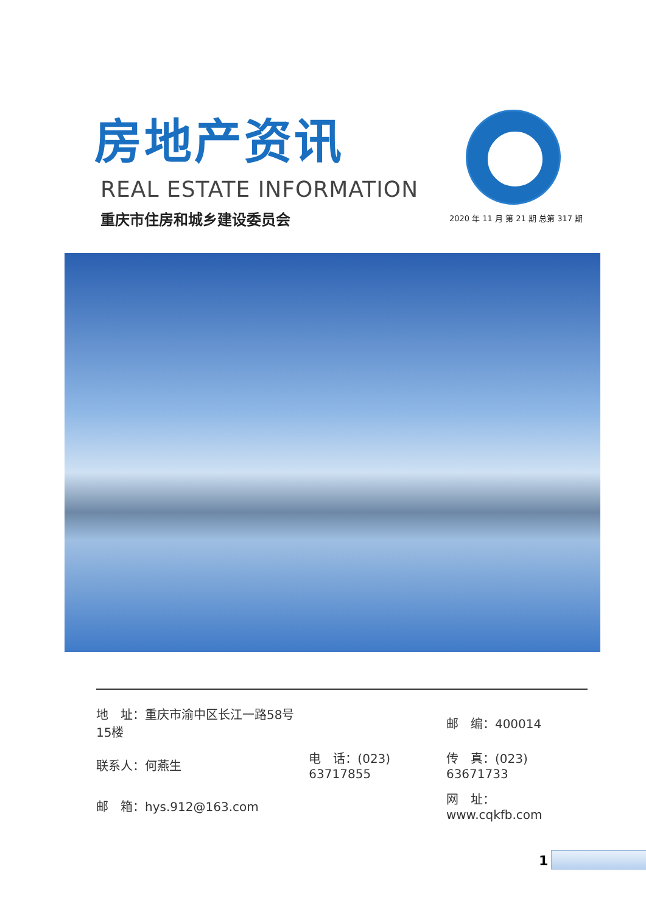房地产资讯
REAL ESTATE INFORMATION
重庆市住房和城乡建设委员会
2020 年 11 月 第 21 期 总第 317 期
| 地 址：重庆市渝中区长江一路58号15楼 | | 邮 编：400014 |
| 联系人：何燕生 | 电 话：(023) 63717855 | 传 真：(023) 63671733 |
| 邮 箱：hys.912@163.com | | 网 址：www.cqkfb.com |
1